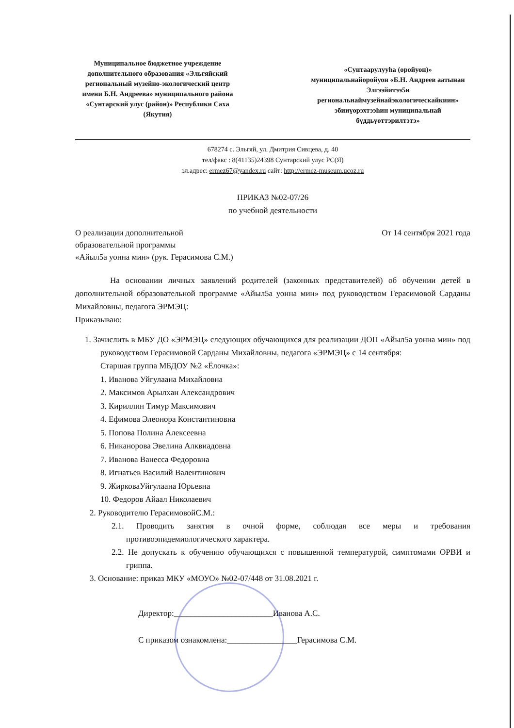Муниципальное бюджетное учреждение дополнительного образования «Эльгяйский региональный музейно-экологический центр имени Б.Н. Андреева» муниципального района «Сунтарский улус (район)» Республики Саха (Якутия)
«Сунтаарулууhа (оройуон)» муниципальнайоройуон «Б.Н. Андреев аатынан Элгээйитээ5и региональнаймузейнайэкологическайкиин» эбииүөрэхтээhин муниципальнай бүддьүөттэрилтэтэ»
678274 с. Эльгяй, ул. Дмитрия Сивцева, д. 40
тел/факс : 8(41135)24398 Сунтарский улус РС(Я)
эл.адрес: ermez67@yandex.ru сайт: http://ermez-museum.ucoz.ru
ПРИКАЗ №02-07/26
по учебной деятельности
О реализации дополнительной
образовательной программы
«Айыл5а уонна мин» (рук. Герасимова С.М.)
От 14 сентября 2021 года
На основании личных заявлений родителей (законных представителей) об обучении детей в дополнительной образовательной программе «Айыл5а уонна мин» под руководством Герасимовой Сарданы Михайловны, педагога ЭРМЭЦ:
Приказываю:
1. Зачислить в МБУ ДО «ЭРМЭЦ» следующих обучающихся для реализации ДОП «Айыл5а уонна мин» под руководством Герасимовой Сарданы Михайловны, педагога «ЭРМЭЦ» с 14 сентября:
Старшая группа МБДОУ №2 «Ёлочка»:
1. Иванова Уйгулаана Михайловна
2. Максимов Арылхан Александрович
3. Кириллин Тимур Максимович
4. Ефимова Элеонора Константиновна
5. Попова Полина Алексеевна
6. Никанорова Эвелина Алквиадовна
7. Иванова Ванесса Федоровна
8. Игнатьев Василий Валентинович
9. ЖирковаУйгулаана Юрьевна
10. Федоров Айаал Николаевич
2. Руководителю ГерасимовойС.М.:
2.1. Проводить занятия в очной форме, соблюдая все меры и требования противоэпидемиологического характера.
2.2. Не допускать к обучению обучающихся с повышенной температурой, симптомами ОРВИ и гриппа.
3. Основание: приказ МКУ «МОУО» №02-07/448 от 31.08.2021 г.
Директор:________________________Иванова А.С.
С приказом ознакомлена:_________________Герасимова С.М.